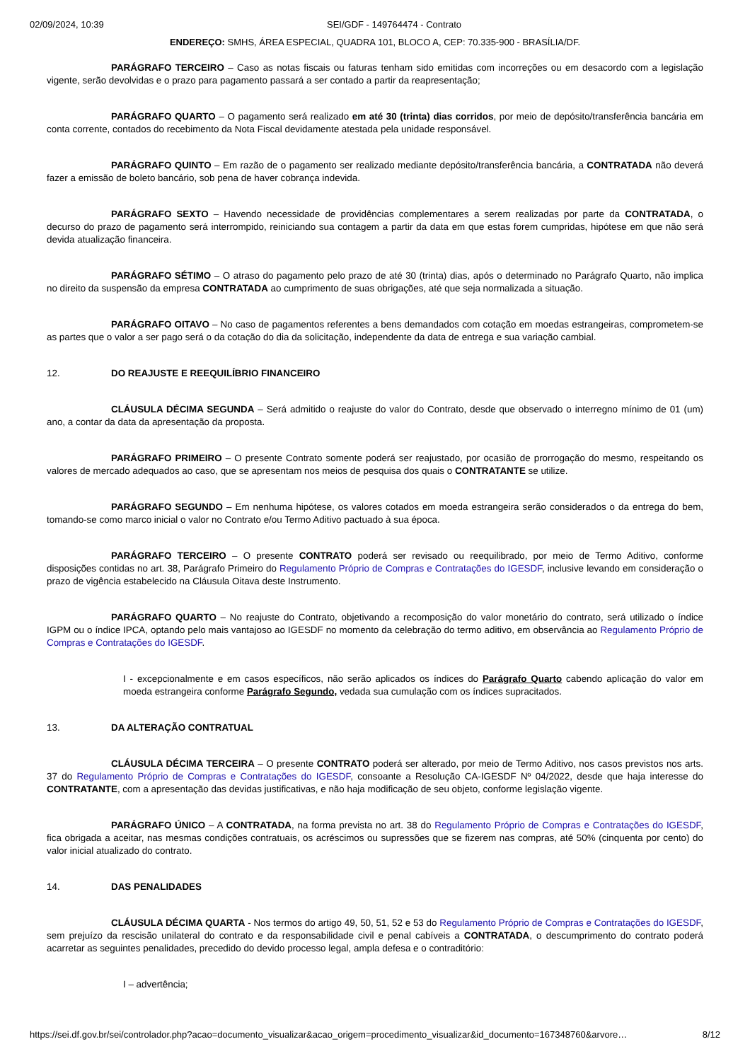02/09/2024, 10:39 SEI/GDF - 149764474 - Contrato
ENDEREÇO: SMHS, ÁREA ESPECIAL, QUADRA 101, BLOCO A, CEP: 70.335-900 - BRASÍLIA/DF.
PARÁGRAFO TERCEIRO – Caso as notas fiscais ou faturas tenham sido emitidas com incorreções ou em desacordo com a legislação vigente, serão devolvidas e o prazo para pagamento passará a ser contado a partir da reapresentação;
PARÁGRAFO QUARTO – O pagamento será realizado em até 30 (trinta) dias corridos, por meio de depósito/transferência bancária em conta corrente, contados do recebimento da Nota Fiscal devidamente atestada pela unidade responsável.
PARÁGRAFO QUINTO – Em razão de o pagamento ser realizado mediante depósito/transferência bancária, a CONTRATADA não deverá fazer a emissão de boleto bancário, sob pena de haver cobrança indevida.
PARÁGRAFO SEXTO – Havendo necessidade de providências complementares a serem realizadas por parte da CONTRATADA, o decurso do prazo de pagamento será interrompido, reiniciando sua contagem a partir da data em que estas forem cumpridas, hipótese em que não será devida atualização financeira.
PARÁGRAFO SÉTIMO – O atraso do pagamento pelo prazo de até 30 (trinta) dias, após o determinado no Parágrafo Quarto, não implica no direito da suspensão da empresa CONTRATADA ao cumprimento de suas obrigações, até que seja normalizada a situação.
PARÁGRAFO OITAVO – No caso de pagamentos referentes a bens demandados com cotação em moedas estrangeiras, comprometem-se as partes que o valor a ser pago será o da cotação do dia da solicitação, independente da data de entrega e sua variação cambial.
12. DO REAJUSTE E REEQUILÍBRIO FINANCEIRO
CLÁUSULA DÉCIMA SEGUNDA – Será admitido o reajuste do valor do Contrato, desde que observado o interregno mínimo de 01 (um) ano, a contar da data da apresentação da proposta.
PARÁGRAFO PRIMEIRO – O presente Contrato somente poderá ser reajustado, por ocasião de prorrogação do mesmo, respeitando os valores de mercado adequados ao caso, que se apresentam nos meios de pesquisa dos quais o CONTRATANTE se utilize.
PARÁGRAFO SEGUNDO – Em nenhuma hipótese, os valores cotados em moeda estrangeira serão considerados o da entrega do bem, tomando-se como marco inicial o valor no Contrato e/ou Termo Aditivo pactuado à sua época.
PARÁGRAFO TERCEIRO – O presente CONTRATO poderá ser revisado ou reequilibrado, por meio de Termo Aditivo, conforme disposições contidas no art. 38, Parágrafo Primeiro do Regulamento Próprio de Compras e Contratações do IGESDF, inclusive levando em consideração o prazo de vigência estabelecido na Cláusula Oitava deste Instrumento.
PARÁGRAFO QUARTO – No reajuste do Contrato, objetivando a recomposição do valor monetário do contrato, será utilizado o índice IGPM ou o índice IPCA, optando pelo mais vantajoso ao IGESDF no momento da celebração do termo aditivo, em observância ao Regulamento Próprio de Compras e Contratações do IGESDF.
I - excepcionalmente e em casos específicos, não serão aplicados os índices do Parágrafo Quarto cabendo aplicação do valor em moeda estrangeira conforme Parágrafo Segundo, vedada sua cumulação com os índices supracitados.
13. DA ALTERAÇÃO CONTRATUAL
CLÁUSULA DÉCIMA TERCEIRA – O presente CONTRATO poderá ser alterado, por meio de Termo Aditivo, nos casos previstos nos arts. 37 do Regulamento Próprio de Compras e Contratações do IGESDF, consoante a Resolução CA-IGESDF Nº 04/2022, desde que haja interesse do CONTRATANTE, com a apresentação das devidas justificativas, e não haja modificação de seu objeto, conforme legislação vigente.
PARÁGRAFO ÚNICO – A CONTRATADA, na forma prevista no art. 38 do Regulamento Próprio de Compras e Contratações do IGESDF, fica obrigada a aceitar, nas mesmas condições contratuais, os acréscimos ou supressões que se fizerem nas compras, até 50% (cinquenta por cento) do valor inicial atualizado do contrato.
14. DAS PENALIDADES
CLÁUSULA DÉCIMA QUARTA - Nos termos do artigo 49, 50, 51, 52 e 53 do Regulamento Próprio de Compras e Contratações do IGESDF, sem prejuízo da rescisão unilateral do contrato e da responsabilidade civil e penal cabíveis a CONTRATADA, o descumprimento do contrato poderá acarretar as seguintes penalidades, precedido do devido processo legal, ampla defesa e o contraditório:
I – advertência;
https://sei.df.gov.br/sei/controlador.php?acao=documento_visualizar&acao_origem=procedimento_visualizar&id_documento=167348760&arvore… 8/12